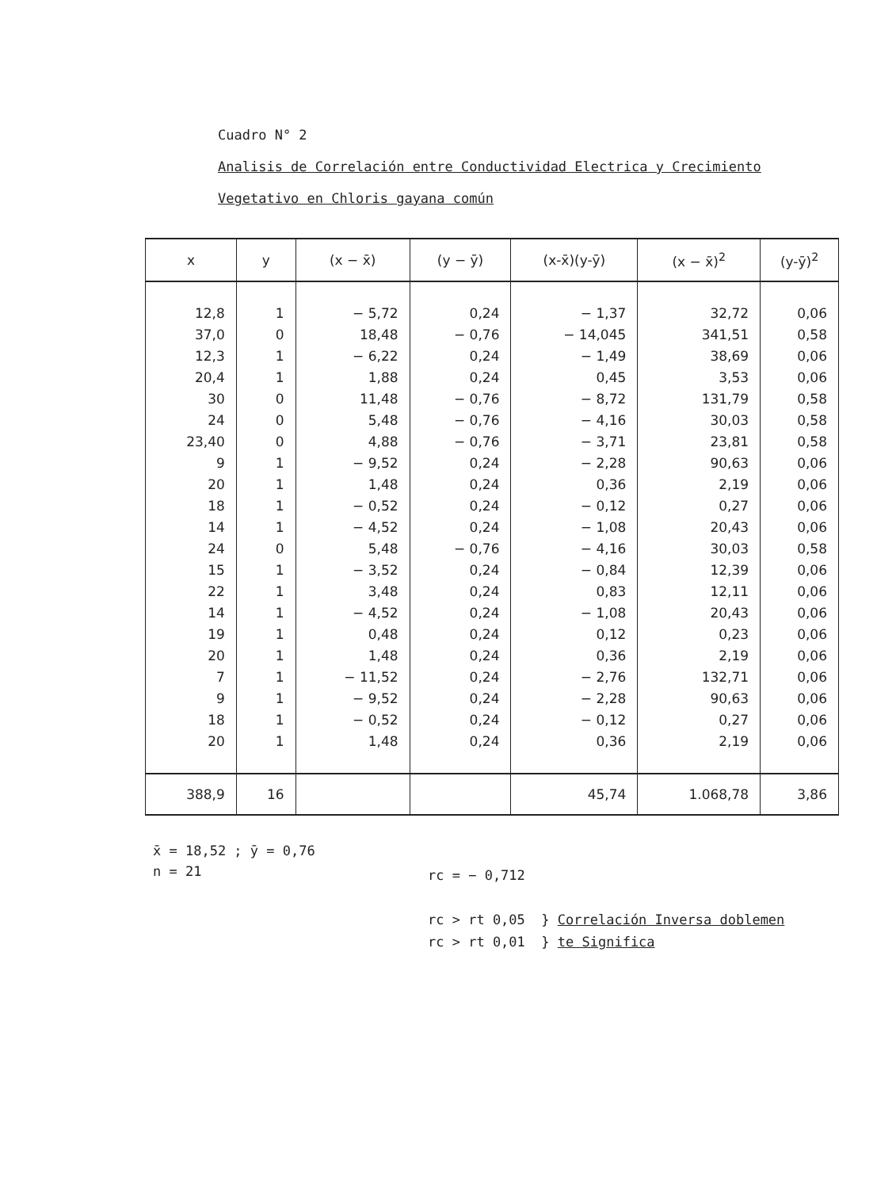Cuadro N° 2
Analisis de Correlación entre Conductividad Electrica y Crecimiento
Vegetativo en Chloris gayana común
| x | y | (x − x̄) | (y − ȳ) | (x-x̄)(y-ȳ) | (x − x̄)<sup>2</sup> | (y-ȳ)<sup>2</sup> |
| --- | --- | --- | --- | --- | --- | --- |
| 12,8 | 1 | − 5,72 | 0,24 | − 1,37 | 32,72 | 0,06 |
| 37,0 | 0 | 18,48 | − 0,76 | − 14,045 | 341,51 | 0,58 |
| 12,3 | 1 | − 6,22 | 0,24 | − 1,49 | 38,69 | 0,06 |
| 20,4 | 1 | 1,88 | 0,24 | 0,45 | 3,53 | 0,06 |
| 30 | 0 | 11,48 | − 0,76 | − 8,72 | 131,79 | 0,58 |
| 24 | 0 | 5,48 | − 0,76 | − 4,16 | 30,03 | 0,58 |
| 23,40 | 0 | 4,88 | − 0,76 | − 3,71 | 23,81 | 0,58 |
| 9 | 1 | − 9,52 | 0,24 | − 2,28 | 90,63 | 0,06 |
| 20 | 1 | 1,48 | 0,24 | 0,36 | 2,19 | 0,06 |
| 18 | 1 | − 0,52 | 0,24 | − 0,12 | 0,27 | 0,06 |
| 14 | 1 | − 4,52 | 0,24 | − 1,08 | 20,43 | 0,06 |
| 24 | 0 | 5,48 | − 0,76 | − 4,16 | 30,03 | 0,58 |
| 15 | 1 | − 3,52 | 0,24 | − 0,84 | 12,39 | 0,06 |
| 22 | 1 | 3,48 | 0,24 | 0,83 | 12,11 | 0,06 |
| 14 | 1 | − 4,52 | 0,24 | − 1,08 | 20,43 | 0,06 |
| 19 | 1 | 0,48 | 0,24 | 0,12 | 0,23 | 0,06 |
| 20 | 1 | 1,48 | 0,24 | 0,36 | 2,19 | 0,06 |
| 7 | 1 | − 11,52 | 0,24 | − 2,76 | 132,71 | 0,06 |
| 9 | 1 | − 9,52 | 0,24 | − 2,28 | 90,63 | 0,06 |
| 18 | 1 | − 0,52 | 0,24 | − 0,12 | 0,27 | 0,06 |
| 20 | 1 | 1,48 | 0,24 | 0,36 | 2,19 | 0,06 |
| 388,9 | 16 | | | 45,74 | 1.068,78 | 3,86 |
x̄ = 18,52 ; ȳ = 0,76
n = 21
rc = − 0,712
rc > rt 0,05 } Correlación Inversa doblemen
rc > rt 0,01 } te Significa